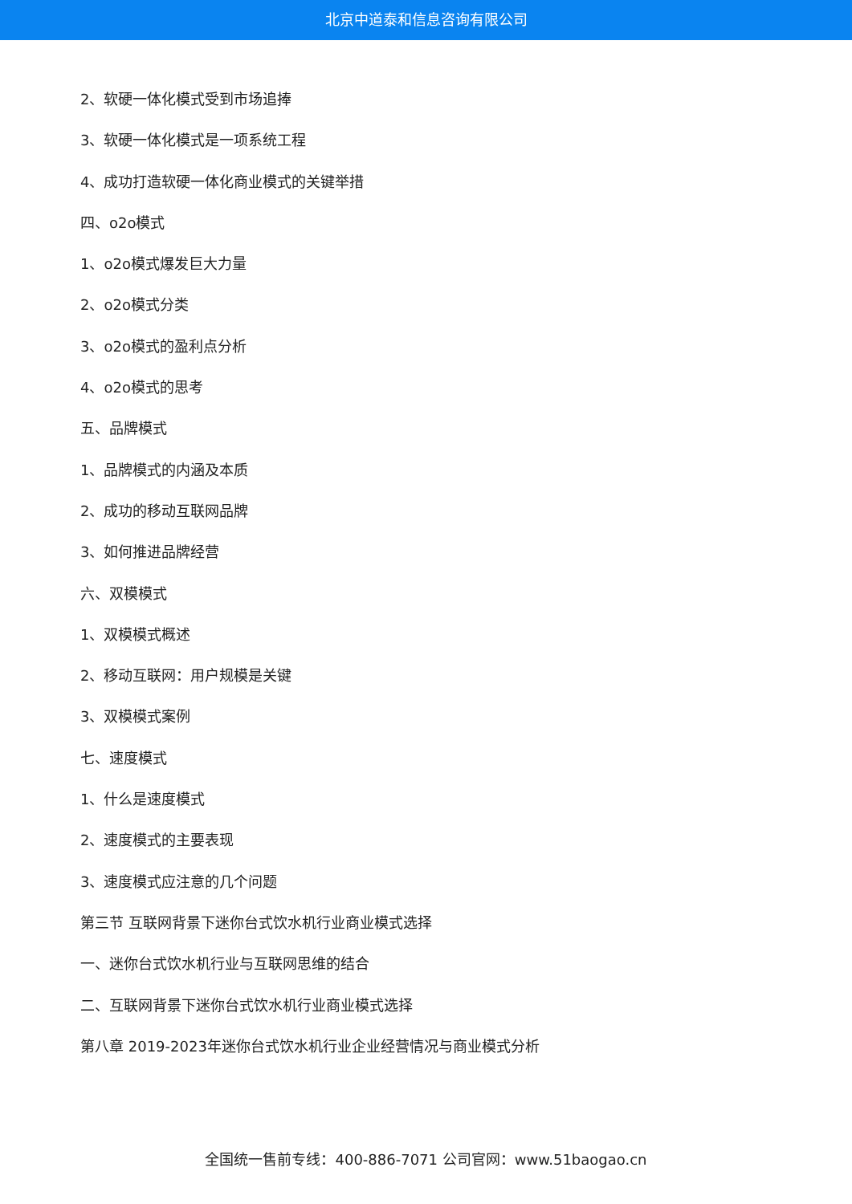北京中道泰和信息咨询有限公司
2、软硬一体化模式受到市场追捧
3、软硬一体化模式是一项系统工程
4、成功打造软硬一体化商业模式的关键举措
四、o2o模式
1、o2o模式爆发巨大力量
2、o2o模式分类
3、o2o模式的盈利点分析
4、o2o模式的思考
五、品牌模式
1、品牌模式的内涵及本质
2、成功的移动互联网品牌
3、如何推进品牌经营
六、双模模式
1、双模模式概述
2、移动互联网：用户规模是关键
3、双模模式案例
七、速度模式
1、什么是速度模式
2、速度模式的主要表现
3、速度模式应注意的几个问题
第三节 互联网背景下迷你台式饮水机行业商业模式选择
一、迷你台式饮水机行业与互联网思维的结合
二、互联网背景下迷你台式饮水机行业商业模式选择
第八章 2019-2023年迷你台式饮水机行业企业经营情况与商业模式分析
全国统一售前专线：400-886-7071 公司官网：www.51baogao.cn